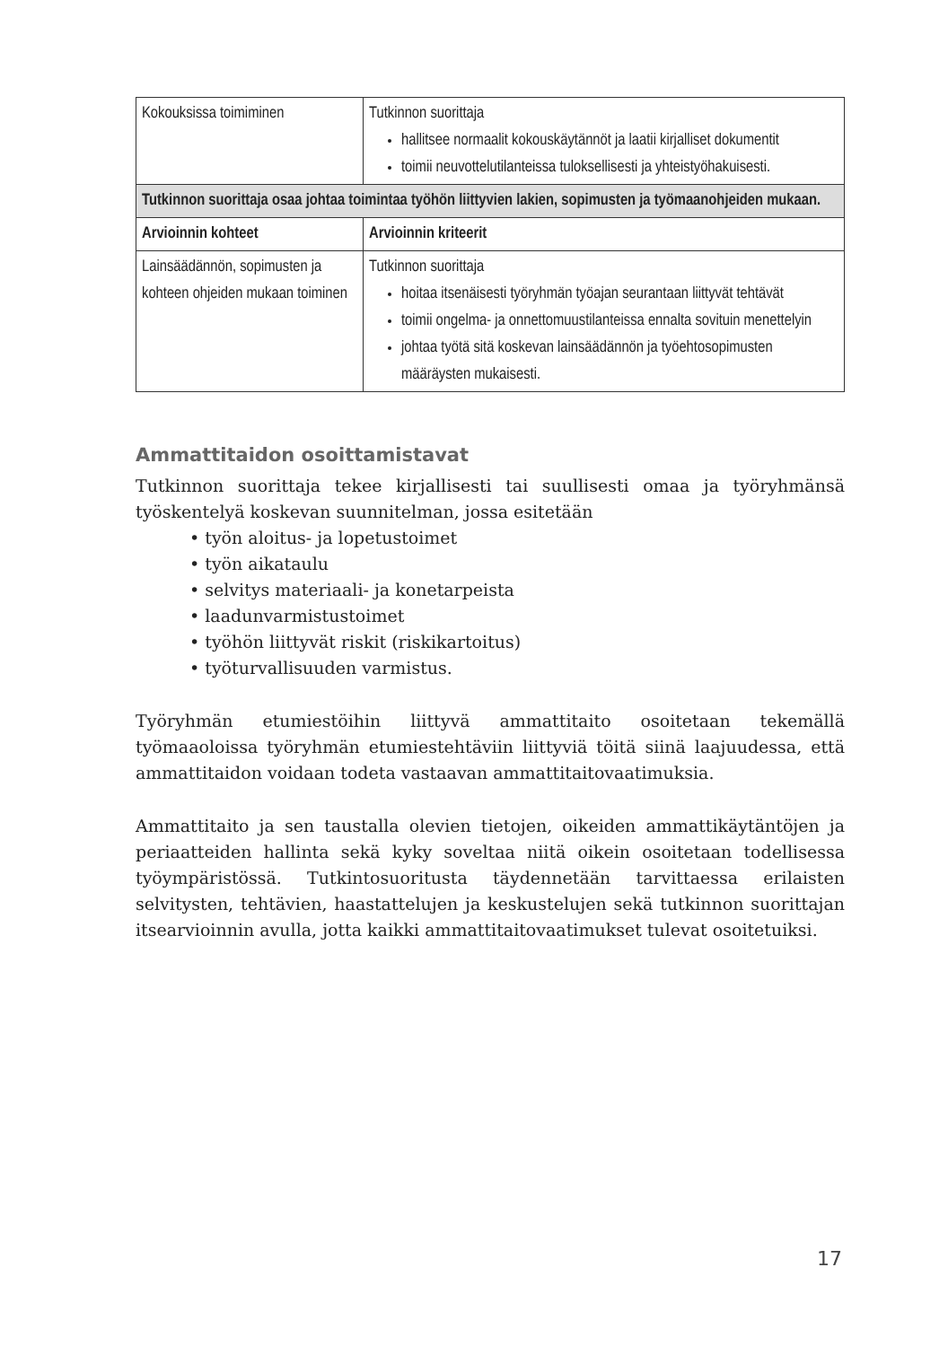| Kokouksissa toimiminen | Tutkinnon suorittaja hallitsee normaalit kokouskäytännöt ja laatii kirjalliset dokumentit toimii neuvottelutilanteissa tuloksellisesti ja yhteistyöhakuisesti. |
| Tutkinnon suorittaja osaa johtaa toimintaa työhön liittyvien lakien, sopimusten ja työmaanohjeiden mukaan. | |
| Arvioinnin kohteet | Arvioinnin kriteerit |
| Lainsäädännön, sopimusten ja kohteen ohjeiden mukaan toiminen | Tutkinnon suorittaja hoitaa itsenäisesti työryhmän työajan seurantaan liittyvät tehtävät toimii ongelma- ja onnettomuustilanteissa ennalta sovituin menettelyin johtaa työtä sitä koskevan lainsäädännön ja työehtosopimusten määräysten mukaisesti. |
Ammattitaidon osoittamistavat
Tutkinnon suorittaja tekee kirjallisesti tai suullisesti omaa ja työryhmänsä työskentelyä koskevan suunnitelman, jossa esitetään
• työn aloitus- ja lopetustoimet
• työn aikataulu
• selvitys materiaali- ja konetarpeista
• laadunvarmistustoimet
• työhön liittyvät riskit (riskikartoitus)
• työturvallisuuden varmistus.
Työryhmän etumiestöihin liittyvä ammattitaito osoitetaan tekemällä työmaaoloissa työryhmän etumiestehtäviin liittyviä töitä siinä laajuudessa, että ammattitaidon voidaan todeta vastaavan ammattitaitovaatimuksia.
Ammattitaito ja sen taustalla olevien tietojen, oikeiden ammattikäytäntöjen ja periaatteiden hallinta sekä kyky soveltaa niitä oikein osoitetaan todellisessa työympäristössä. Tutkintosuoritusta täydennetään tarvittaessa erilaisten selvitysten, tehtävien, haastattelujen ja keskustelujen sekä tutkinnon suorittajan itsearvioinnin avulla, jotta kaikki ammattitaitovaatimukset tulevat osoitetuiksi.
17